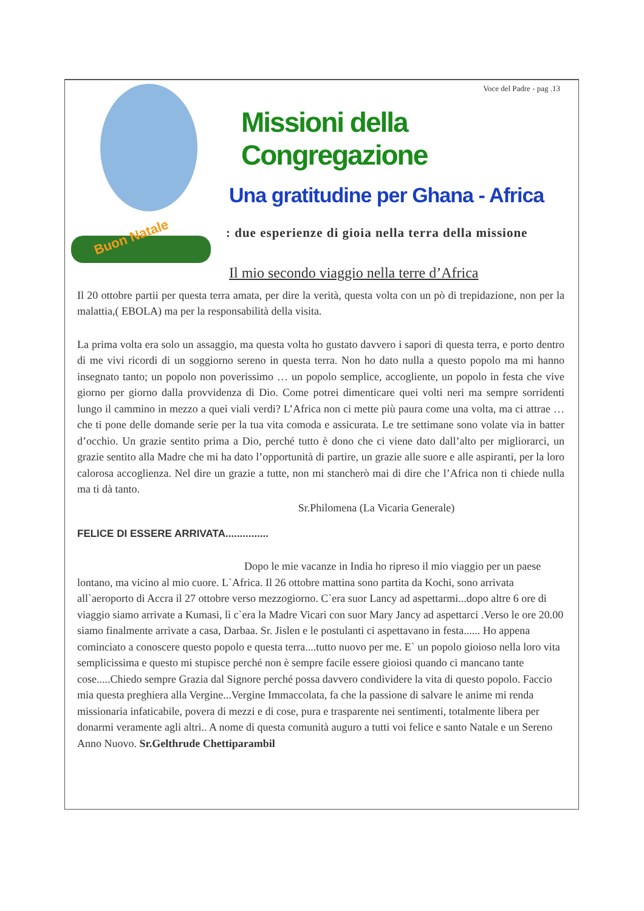Buon Natale
Voce del Padre - pag .13
Missioni della Congregazione
Una gratitudine per Ghana - Africa
: due esperienze di gioia nella terra della missione
Il mio secondo viaggio nella terre d’Africa
Il 20 ottobre partii per questa terra amata, per dire la verità, questa volta con un pò di trepidazione, non per la malattia,( EBOLA) ma per la responsabilità della visita.
La prima volta era solo un assaggio, ma questa volta ho gustato davvero i sapori di questa terra, e porto dentro di me vivi ricordi di un soggiorno sereno in questa terra. Non ho dato nulla a questo popolo ma mi hanno insegnato tanto; un popolo non poverissimo … un popolo semplice, accogliente, un popolo in festa che vive giorno per giorno dalla provvidenza di Dio. Come potrei dimenticare quei volti neri ma sempre sorridenti lungo il cammino in mezzo a quei viali verdi? L’Africa non ci mette più paura come una volta, ma ci attrae … che ti pone delle domande serie per la tua vita comoda e assicurata. Le tre settimane sono volate via in batter d’occhio. Un grazie sentito prima a Dio, perché tutto è dono che ci viene dato dall’alto per migliorarci, un grazie sentito alla Madre che mi ha dato l’opportunità di partire, un grazie alle suore e alle aspiranti, per la loro calorosa accoglienza. Nel dire un grazie a tutte, non mi stancherò mai di dire che l’Africa non ti chiede nulla ma ti dà tanto.
Sr.Philomena (La Vicaria Generale)
FELICE DI ESSERE ARRIVATA...............
Dopo le mie vacanze in India ho ripreso il mio viaggio per un paese lontano, ma vicino al mio cuore. L`Africa. Il 26 ottobre mattina sono partita da Kochi, sono arrivata all`aeroporto di Accra il 27 ottobre verso mezzogiorno. C`era suor Lancy ad aspettarmi...dopo altre 6 ore di viaggio siamo arrivate a Kumasi, lì c`era la Madre Vicari con suor Mary Jancy ad aspettarci .Verso le ore 20.00 siamo finalmente arrivate a casa, Darbaa. Sr. Jislen e le postulanti ci aspettavano in festa...... Ho appena cominciato a conoscere questo popolo e questa terra....tutto nuovo per me. E` un popolo gioioso nella loro vita semplicissima e questo mi stupisce perché non è sempre facile essere gioiosi quando ci mancano tante cose.....Chiedo sempre Grazia dal Signore perché possa davvero condividere la vita di questo popolo. Faccio mia questa preghiera alla Vergine...Vergine Immaccolata, fa che la passione di salvare le anime mi renda missionaria infaticabile, povera di mezzi e di cose, pura e trasparente nei sentimenti, totalmente libera per donarmi veramente agli altri.. A nome di questa comunità auguro a tutti voi felice e santo Natale e un Sereno Anno Nuovo. Sr.Gelthrude Chettiparambil